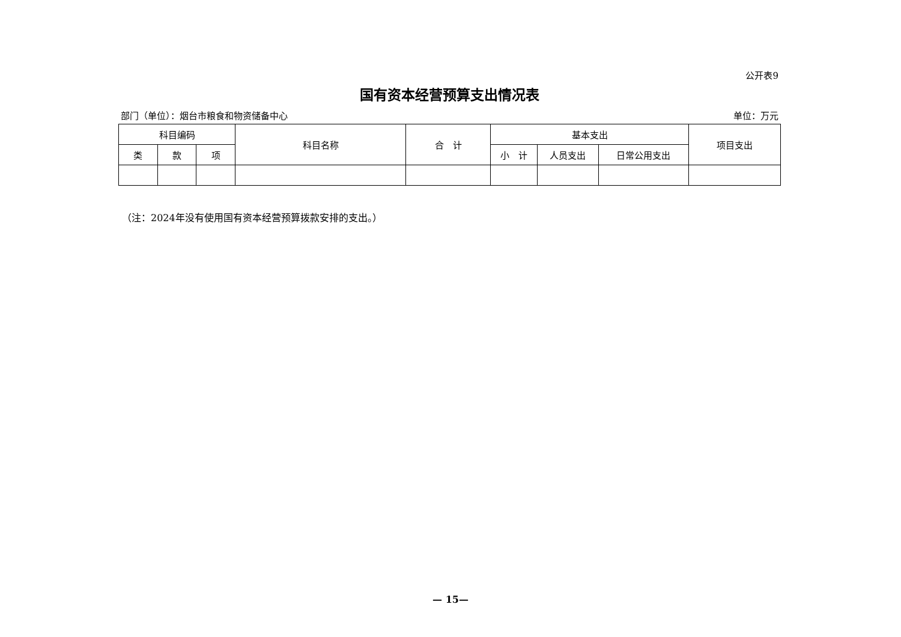公开表9
国有资本经营预算支出情况表
部门（单位）：烟台市粮食和物资储备中心 单位：万元
| 科目编码 | | | 科目名称 | 合 计 | 基本支出 | | | 项目支出 |
| --- | --- | --- | --- | --- | --- | --- | --- | --- |
| 类 | 款 | 项 | | | 小 计 | 人员支出 | 日常公用支出 | |
（注：2024年没有使用国有资本经营预算拨款安排的支出。）
— 15—